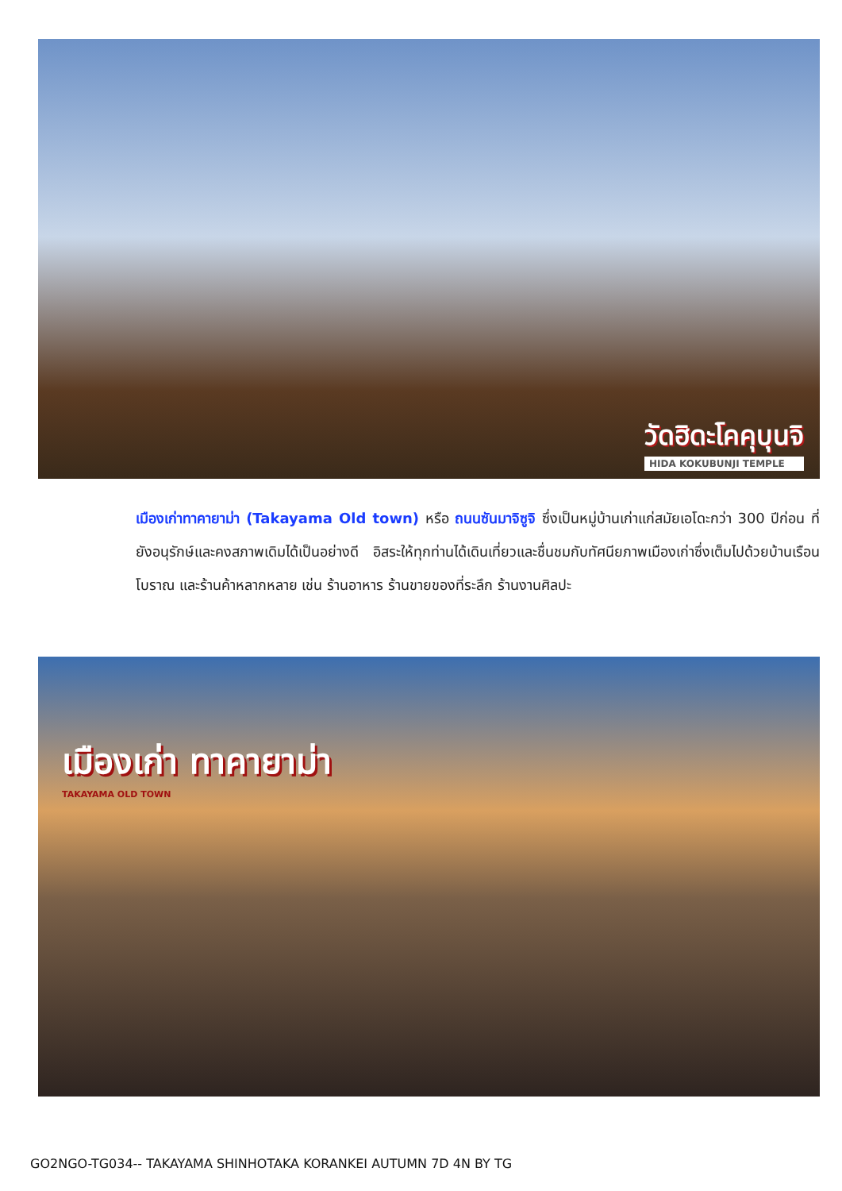วัดฮิดะโคคุบุนจิ
HIDA KOKUBUNJI TEMPLE
เมืองเก่าทาคายาม่า (Takayama Old town) หรือ ถนนซันมาจิซูจิ ซึ่งเป็นหมู่บ้านเก่าแก่สมัยเอโดะกว่า 300 ปีก่อน ที่ยังอนุรักษ์และคงสภาพเดิมได้เป็นอย่างดี อิสระให้ทุกท่านได้เดินเที่ยวและชื่นชมกับทัศนียภาพเมืองเก่าซึ่งเต็มไปด้วยบ้านเรือนโบราณ และร้านค้าหลากหลาย เช่น ร้านอาหาร ร้านขายของที่ระลึก ร้านงานศิลปะ
เมืองเก่า ทาคายาม่า
TAKAYAMA OLD TOWN
GO2NGO-TG034-- TAKAYAMA SHINHOTAKA KORANKEI AUTUMN 7D 4N BY TG